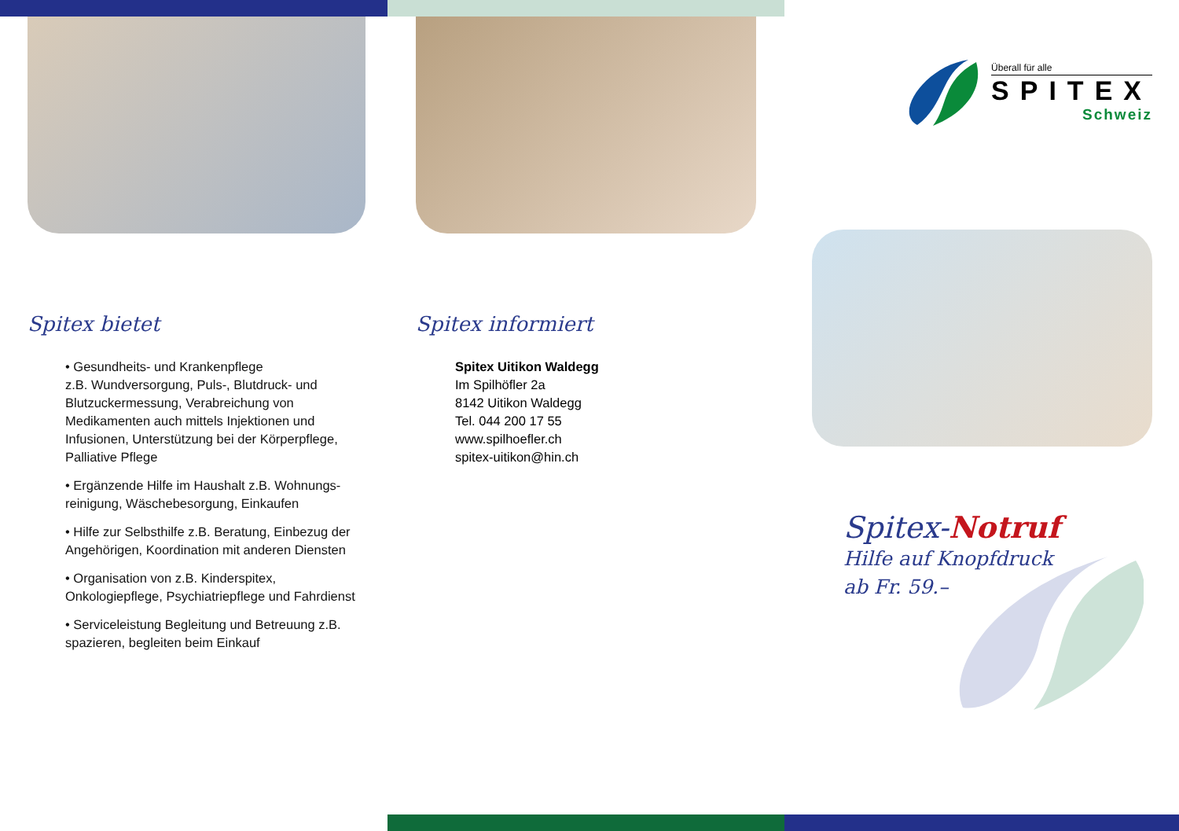Spitex bietet
• Gesundheits- und Krankenpflege
z.B. Wundversorgung, Puls-, Blutdruck- und Blutzuckermessung, Verabreichung von Medikamenten auch mittels Injektionen und Infusionen, Unterstützung bei der Körperpflege, Palliative Pflege
• Ergänzende Hilfe im Haushalt z.B. Wohnungs-reinigung, Wäschebesorgung, Einkaufen
• Hilfe zur Selbsthilfe z.B. Beratung, Einbezug der Angehörigen, Koordination mit anderen Diensten
• Organisation von z.B. Kinderspitex, Onkologiepflege, Psychiatriepflege und Fahrdienst
• Serviceleistung Begleitung und Betreuung z.B. spazieren, begleiten beim Einkauf
Spitex informiert
Spitex Uitikon Waldegg
Im Spilhöfler 2a
8142 Uitikon Waldegg
Tel. 044 200 17 55
www.spilhoefler.ch
spitex-uitikon@hin.ch
Überall für alle
SPITEX
Schweiz
Spitex-Notruf
Hilfe auf Knopfdruck
ab Fr. 59.–